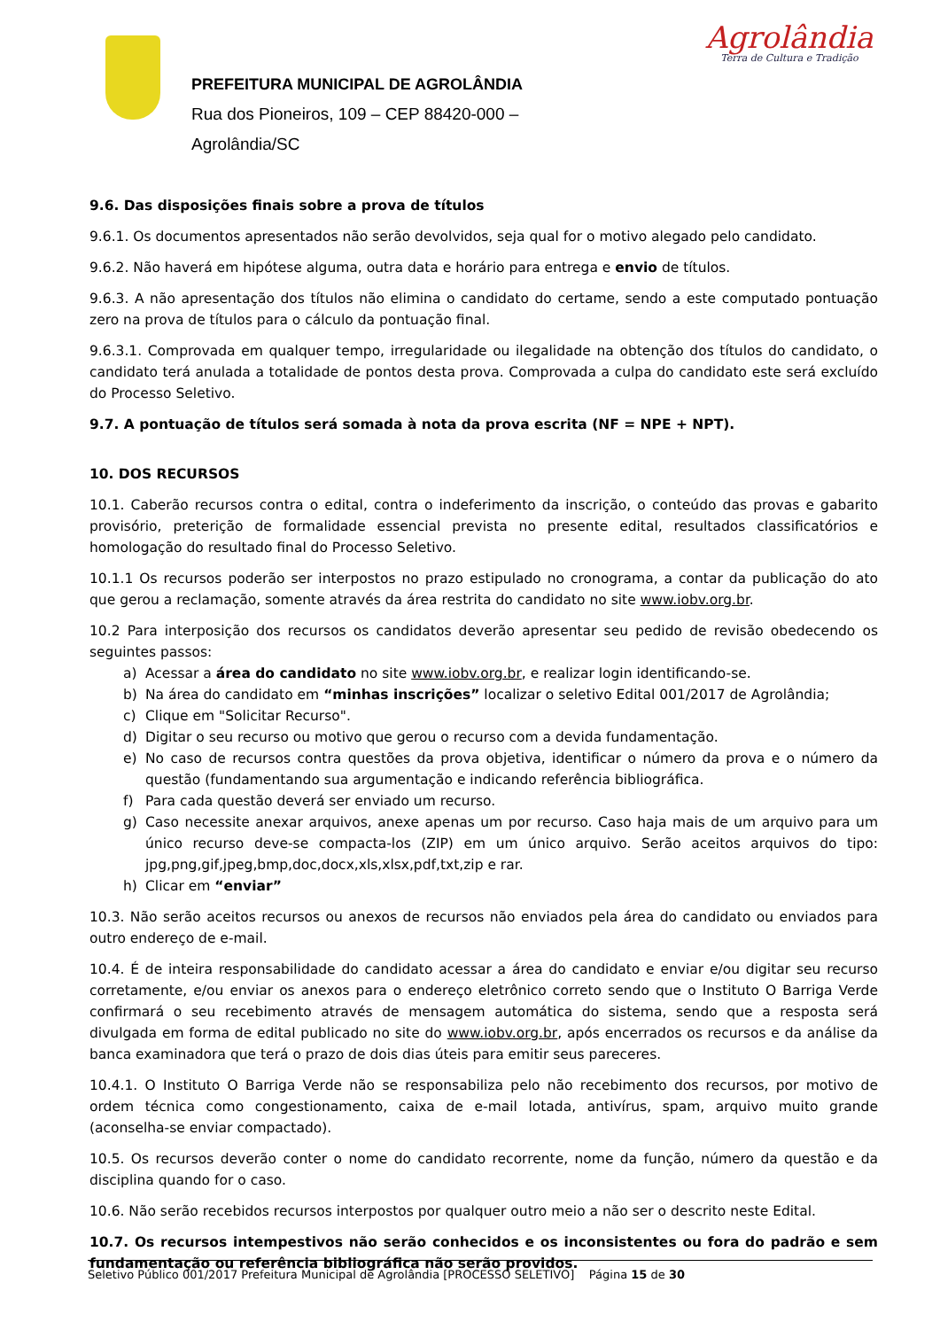PREFEITURA MUNICIPAL DE AGROLÂNDIA
Rua dos Pioneiros, 109 – CEP 88420-000 –
Agrolândia/SC
Agrolândia
Terra de Cultura e Tradição
9.6. Das disposições finais sobre a prova de títulos
9.6.1. Os documentos apresentados não serão devolvidos, seja qual for o motivo alegado pelo candidato.
9.6.2. Não haverá em hipótese alguma, outra data e horário para entrega e envio de títulos.
9.6.3. A não apresentação dos títulos não elimina o candidato do certame, sendo a este computado pontuação zero na prova de títulos para o cálculo da pontuação final.
9.6.3.1. Comprovada em qualquer tempo, irregularidade ou ilegalidade na obtenção dos títulos do candidato, o candidato terá anulada a totalidade de pontos desta prova. Comprovada a culpa do candidato este será excluído do Processo Seletivo.
9.7. A pontuação de títulos será somada à nota da prova escrita (NF = NPE + NPT).
10. DOS RECURSOS
10.1. Caberão recursos contra o edital, contra o indeferimento da inscrição, o conteúdo das provas e gabarito provisório, preterição de formalidade essencial prevista no presente edital, resultados classificatórios e homologação do resultado final do Processo Seletivo.
10.1.1 Os recursos poderão ser interpostos no prazo estipulado no cronograma, a contar da publicação do ato que gerou a reclamação, somente através da área restrita do candidato no site www.iobv.org.br.
10.2 Para interposição dos recursos os candidatos deverão apresentar seu pedido de revisão obedecendo os seguintes passos:
a) Acessar a área do candidato no site www.iobv.org.br, e realizar login identificando-se.
b) Na área do candidato em “minhas inscrições” localizar o seletivo Edital 001/2017 de Agrolândia;
c) Clique em "Solicitar Recurso".
d) Digitar o seu recurso ou motivo que gerou o recurso com a devida fundamentação.
e) No caso de recursos contra questões da prova objetiva, identificar o número da prova e o número da questão (fundamentando sua argumentação e indicando referência bibliográfica.
f) Para cada questão deverá ser enviado um recurso.
g) Caso necessite anexar arquivos, anexe apenas um por recurso. Caso haja mais de um arquivo para um único recurso deve-se compacta-los (ZIP) em um único arquivo. Serão aceitos arquivos do tipo: jpg,png,gif,jpeg,bmp,doc,docx,xls,xlsx,pdf,txt,zip e rar.
h) Clicar em “enviar”
10.3. Não serão aceitos recursos ou anexos de recursos não enviados pela área do candidato ou enviados para outro endereço de e-mail.
10.4. É de inteira responsabilidade do candidato acessar a área do candidato e enviar e/ou digitar seu recurso corretamente, e/ou enviar os anexos para o endereço eletrônico correto sendo que o Instituto O Barriga Verde confirmará o seu recebimento através de mensagem automática do sistema, sendo que a resposta será divulgada em forma de edital publicado no site do www.iobv.org.br, após encerrados os recursos e da análise da banca examinadora que terá o prazo de dois dias úteis para emitir seus pareceres.
10.4.1. O Instituto O Barriga Verde não se responsabiliza pelo não recebimento dos recursos, por motivo de ordem técnica como congestionamento, caixa de e-mail lotada, antivírus, spam, arquivo muito grande (aconselha-se enviar compactado).
10.5. Os recursos deverão conter o nome do candidato recorrente, nome da função, número da questão e da disciplina quando for o caso.
10.6. Não serão recebidos recursos interpostos por qualquer outro meio a não ser o descrito neste Edital.
10.7. Os recursos intempestivos não serão conhecidos e os inconsistentes ou fora do padrão e sem fundamentação ou referência bibliográfica não serão providos.
Seletivo Público 001/2017 Prefeitura Municipal de Agrolândia [PROCESSO SELETIVO] Página 15 de 30